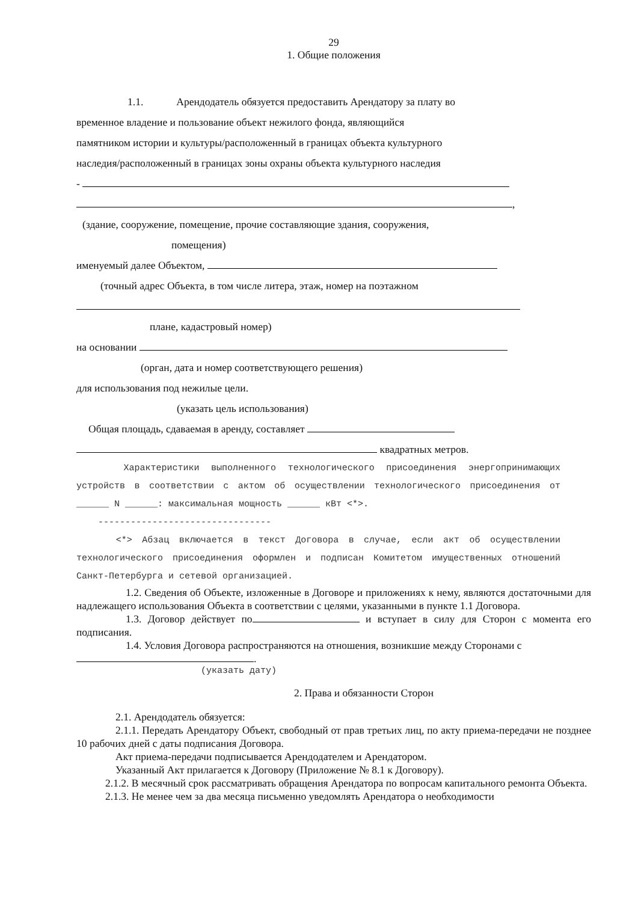29
1. Общие положения
1.1. Арендодатель обязуется предоставить Арендатору за плату во
временное владение и пользование объект нежилого фонда, являющийся
памятником истории и культуры/расположенный в границах объекта культурного
наследия/расположенный в границах зоны охраны объекта культурного наследия
-
,
(здание, сооружение, помещение, прочие составляющие здания, сооружения,
помещения)
именуемый далее Объектом,
(точный адрес Объекта, в том числе литера, этаж, номер на поэтажном
плане, кадастровый номер)
на основании
(орган, дата и номер соответствующего решения)
для использования под нежилые цели.
(указать цель использования)
Общая площадь, сдаваемая в аренду, составляет
квадратных метров.
Характеристики выполненного технологического присоединения энергопринимающих устройств в соответствии с актом об осуществлении технологического присоединения от ______ N ______: максимальная мощность ______ кВт <*>.
--------------------------------
<*> Абзац включается в текст Договора в случае, если акт об осуществлении технологического присоединения оформлен и подписан Комитетом имущественных отношений Санкт-Петербурга и сетевой организацией.
1.2. Сведения об Объекте, изложенные в Договоре и приложениях к нему, являются достаточными для надлежащего использования Объекта в соответствии с целями, указанными в пункте 1.1 Договора.
1.3. Договор действует по и вступает в силу для Сторон с момента его подписания.
1.4. Условия Договора распространяются на отношения, возникшие между Сторонами с
.
(указать дату)
2. Права и обязанности Сторон
2.1. Арендодатель обязуется:
2.1.1. Передать Арендатору Объект, свободный от прав третьих лиц, по акту приема-передачи не позднее 10 рабочих дней с даты подписания Договора.
Акт приема-передачи подписывается Арендодателем и Арендатором.
Указанный Акт прилагается к Договору (Приложение № 8.1 к Договору).
2.1.2. В месячный срок рассматривать обращения Арендатора по вопросам капитального ремонта Объекта.
2.1.3. Не менее чем за два месяца письменно уведомлять Арендатора о необходимости